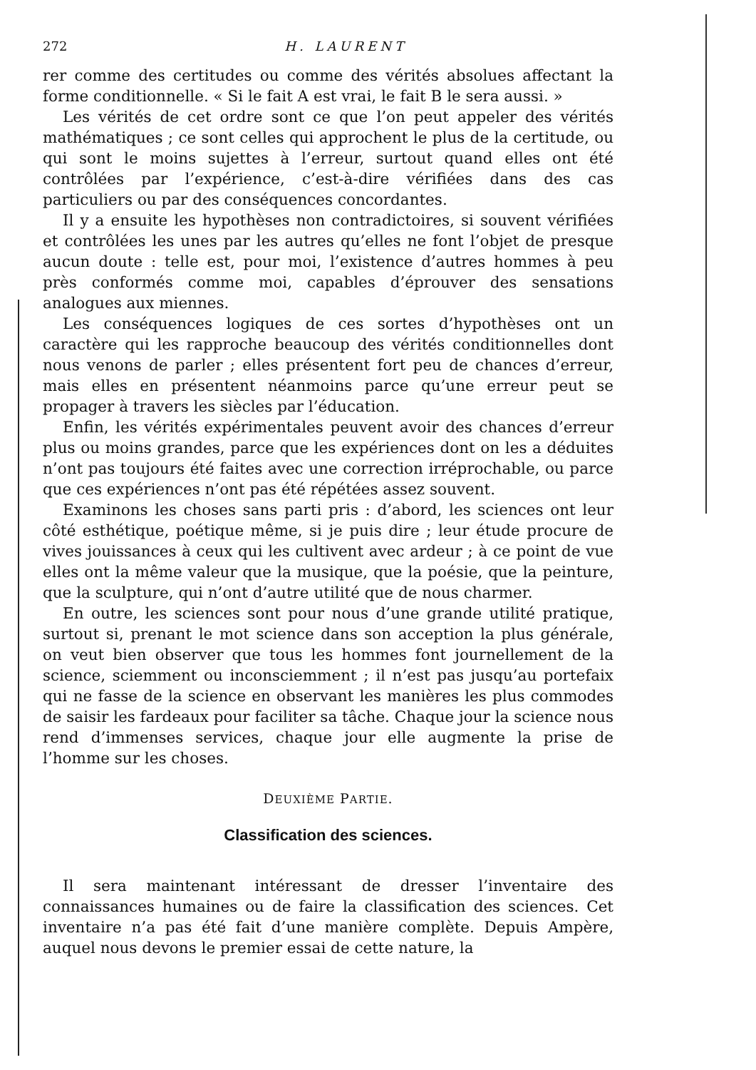272 H. LAURENT
rer comme des certitudes ou comme des vérités absolues affectant la forme conditionnelle. « Si le fait A est vrai, le fait B le sera aussi. »
Les vérités de cet ordre sont ce que l’on peut appeler des vérités mathématiques ; ce sont celles qui approchent le plus de la certitude, ou qui sont le moins sujettes à l’erreur, surtout quand elles ont été contrôlées par l’expérience, c’est-à-dire vérifiées dans des cas particuliers ou par des conséquences concordantes.
Il y a ensuite les hypothèses non contradictoires, si souvent vérifiées et contrôlées les unes par les autres qu’elles ne font l’objet de presque aucun doute : telle est, pour moi, l’existence d’autres hommes à peu près conformés comme moi, capables d’éprouver des sensations analogues aux miennes.
Les conséquences logiques de ces sortes d’hypothèses ont un caractère qui les rapproche beaucoup des vérités conditionnelles dont nous venons de parler ; elles présentent fort peu de chances d’erreur, mais elles en présentent néanmoins parce qu’une erreur peut se propager à travers les siècles par l’éducation.
Enfin, les vérités expérimentales peuvent avoir des chances d’erreur plus ou moins grandes, parce que les expériences dont on les a déduites n’ont pas toujours été faites avec une correction irréprochable, ou parce que ces expériences n’ont pas été répétées assez souvent.
Examinons les choses sans parti pris : d’abord, les sciences ont leur côté esthétique, poétique même, si je puis dire ; leur étude procure de vives jouissances à ceux qui les cultivent avec ardeur ; à ce point de vue elles ont la même valeur que la musique, que la poésie, que la peinture, que la sculpture, qui n’ont d’autre utilité que de nous charmer.
En outre, les sciences sont pour nous d’une grande utilité pratique, surtout si, prenant le mot science dans son acception la plus générale, on veut bien observer que tous les hommes font journellement de la science, sciemment ou inconsciemment ; il n’est pas jusqu’au portefaix qui ne fasse de la science en observant les manières les plus commodes de saisir les fardeaux pour faciliter sa tâche. Chaque jour la science nous rend d’immenses services, chaque jour elle augmente la prise de l’homme sur les choses.
DEUXIÈME PARTIE.
Classification des sciences.
Il sera maintenant intéressant de dresser l’inventaire des connaissances humaines ou de faire la classification des sciences. Cet inventaire n’a pas été fait d’une manière complète. Depuis Ampère, auquel nous devons le premier essai de cette nature, la